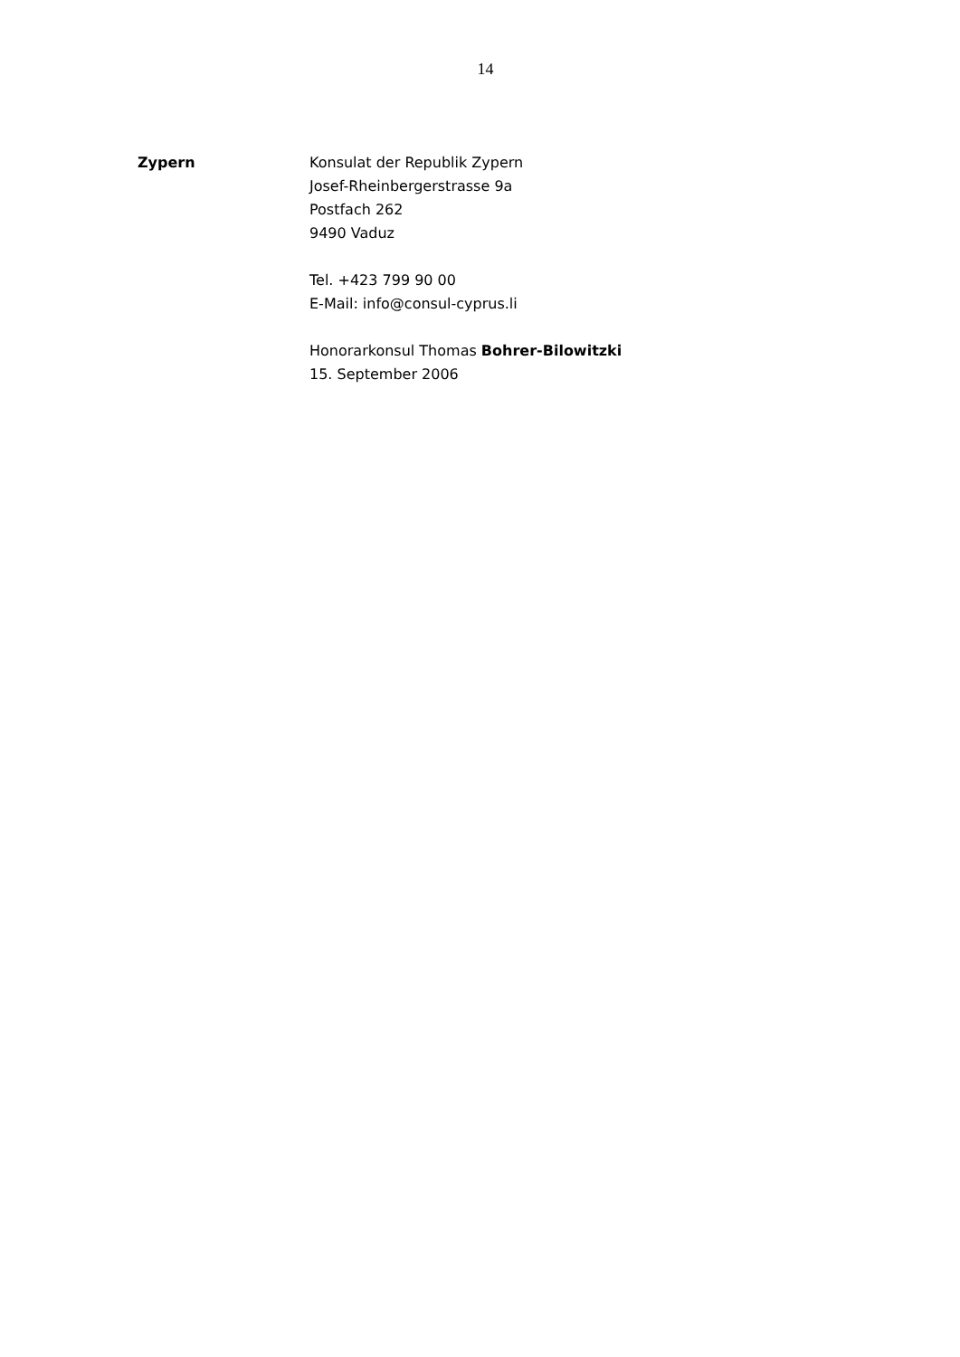14
Zypern Konsulat der Republik Zypern
Josef-Rheinbergerstrasse 9a
Postfach 262
9490 Vaduz
Tel. +423 799 90 00
E-Mail: info@consul-cyprus.li
Honorarkonsul Thomas Bohrer-Bilowitzki
15. September 2006